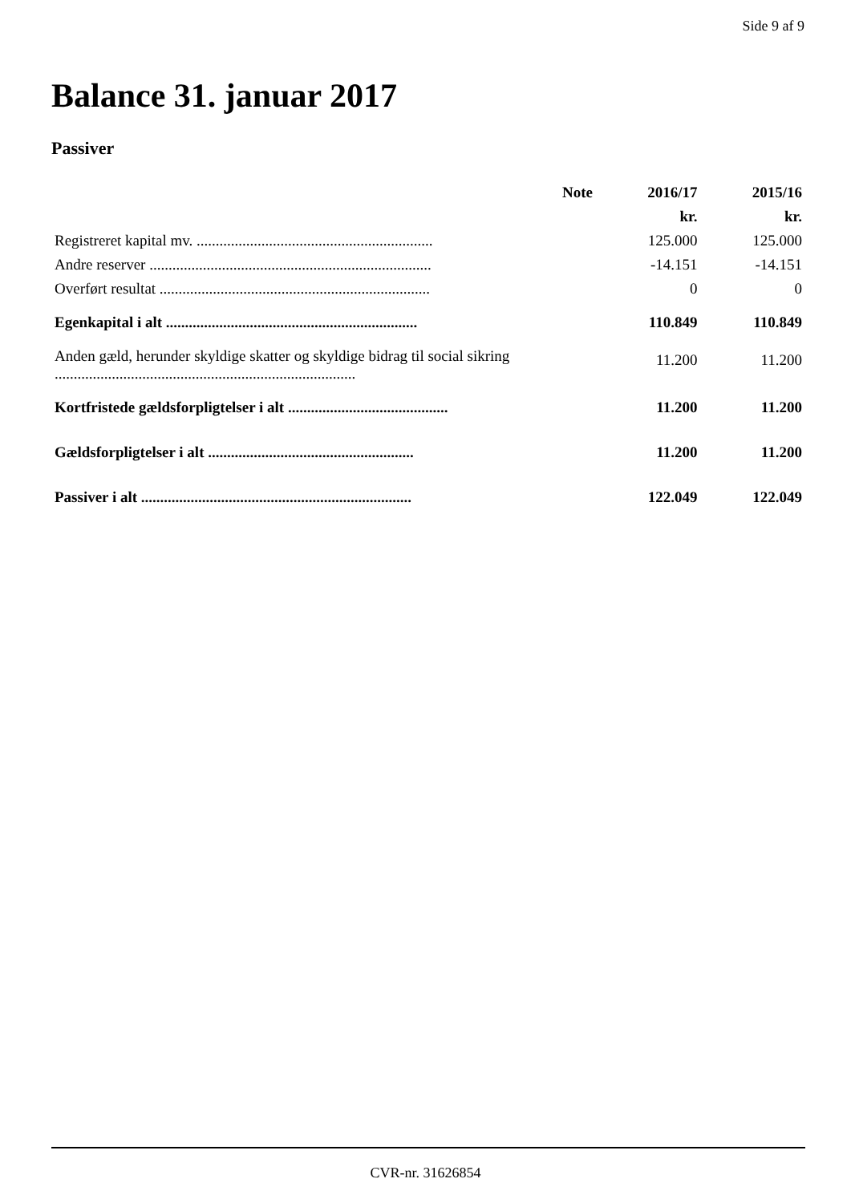Side 9 af 9
Balance 31. januar 2017
Passiver
| | Note | 2016/17 | 2015/16 |
| --- | --- | --- | --- |
| | | kr. | kr. |
| Registreret kapital mv. .............................................................. | | 125.000 | 125.000 |
| Andre reserver .......................................................................... | | -14.151 | -14.151 |
| Overført resultat ....................................................................... | | 0 | 0 |
| Egenkapital i alt .................................................................. | | 110.849 | 110.849 |
| Anden gæld, herunder skyldige skatter og skyldige bidrag til social sikring ............................................................................... | | 11.200 | 11.200 |
| Kortfristede gældsforpligtelser i alt .......................................... | | 11.200 | 11.200 |
| Gældsforpligtelser i alt ...................................................... | | 11.200 | 11.200 |
| Passiver i alt ....................................................................... | | 122.049 | 122.049 |
CVR-nr. 31626854